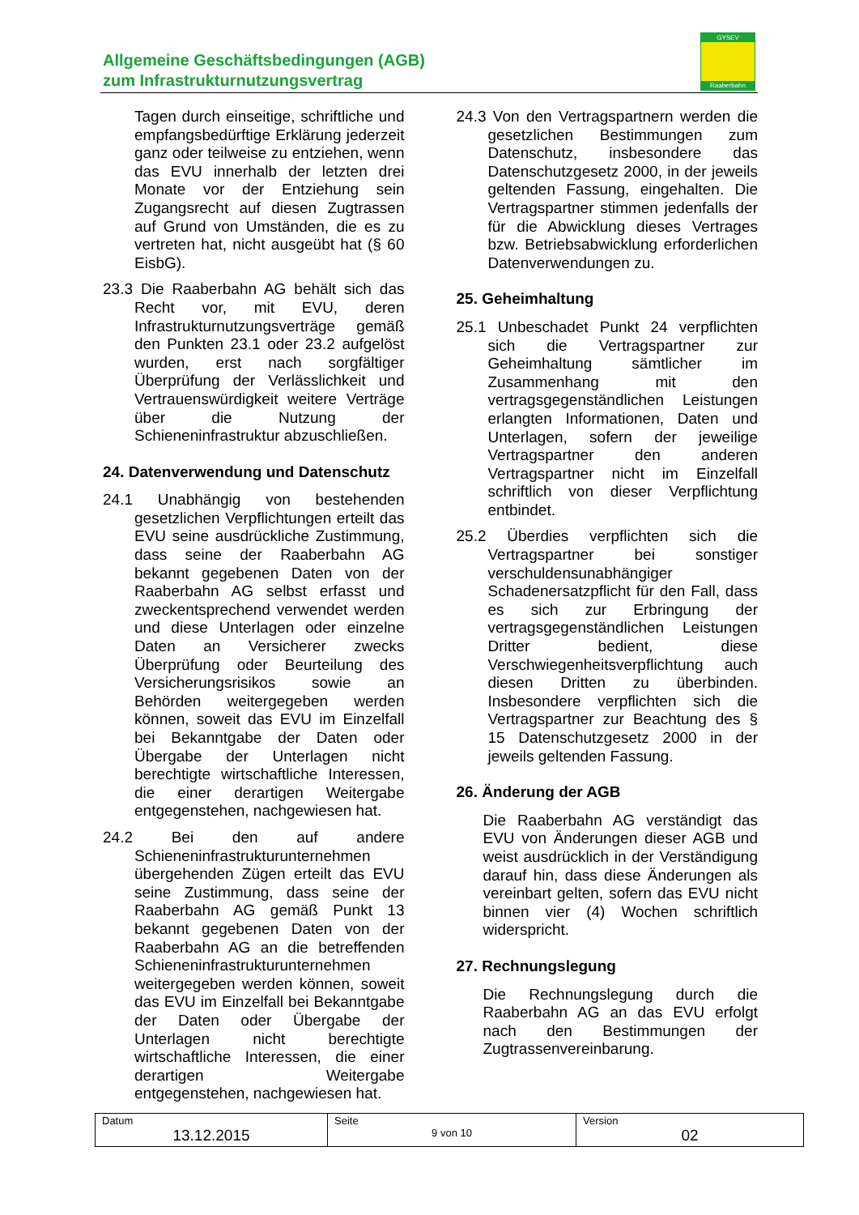Allgemeine Geschäftsbedingungen (AGB)
zum Infrastrukturnutzungsvertrag
GYSEV
Raaberbahn
Tagen durch einseitige, schriftliche und empfangsbedürftige Erklärung jederzeit ganz oder teilweise zu entziehen, wenn das EVU innerhalb der letzten drei Monate vor der Entziehung sein Zugangsrecht auf diesen Zugtrassen auf Grund von Umständen, die es zu vertreten hat, nicht ausgeübt hat (§ 60 EisbG).
23.3 Die Raaberbahn AG behält sich das Recht vor, mit EVU, deren Infrastrukturnutzungsverträge gemäß den Punkten 23.1 oder 23.2 aufgelöst wurden, erst nach sorgfältiger Überprüfung der Verlässlichkeit und Vertrauenswürdigkeit weitere Verträge über die Nutzung der Schieneninfrastruktur abzuschließen.
24. Datenverwendung und Datenschutz
24.1 Unabhängig von bestehenden gesetzlichen Verpflichtungen erteilt das EVU seine ausdrückliche Zustimmung, dass seine der Raaberbahn AG bekannt gegebenen Daten von der Raaberbahn AG selbst erfasst und zweckentsprechend verwendet werden und diese Unterlagen oder einzelne Daten an Versicherer zwecks Überprüfung oder Beurteilung des Versicherungsrisikos sowie an Behörden weitergegeben werden können, soweit das EVU im Einzelfall bei Bekanntgabe der Daten oder Übergabe der Unterlagen nicht berechtigte wirtschaftliche Interessen, die einer derartigen Weitergabe entgegenstehen, nachgewiesen hat.
24.2 Bei den auf andere Schieneninfrastrukturunternehmen übergehenden Zügen erteilt das EVU seine Zustimmung, dass seine der Raaberbahn AG gemäß Punkt 13 bekannt gegebenen Daten von der Raaberbahn AG an die betreffenden Schieneninfrastrukturunternehmen weitergegeben werden können, soweit das EVU im Einzelfall bei Bekanntgabe der Daten oder Übergabe der Unterlagen nicht berechtigte wirtschaftliche Interessen, die einer derartigen Weitergabe entgegenstehen, nachgewiesen hat.
24.3 Von den Vertragspartnern werden die gesetzlichen Bestimmungen zum Datenschutz, insbesondere das Datenschutzgesetz 2000, in der jeweils geltenden Fassung, eingehalten. Die Vertragspartner stimmen jedenfalls der für die Abwicklung dieses Vertrages bzw. Betriebsabwicklung erforderlichen Datenverwendungen zu.
25. Geheimhaltung
25.1 Unbeschadet Punkt 24 verpflichten sich die Vertragspartner zur Geheimhaltung sämtlicher im Zusammenhang mit den vertragsgegenständlichen Leistungen erlangten Informationen, Daten und Unterlagen, sofern der jeweilige Vertragspartner den anderen Vertragspartner nicht im Einzelfall schriftlich von dieser Verpflichtung entbindet.
25.2 Überdies verpflichten sich die Vertragspartner bei sonstiger verschuldensunabhängiger Schadenersatzpflicht für den Fall, dass es sich zur Erbringung der vertragsgegenständlichen Leistungen Dritter bedient, diese Verschwiegenheitsverpflichtung auch diesen Dritten zu überbinden. Insbesondere verpflichten sich die Vertragspartner zur Beachtung des § 15 Datenschutzgesetz 2000 in der jeweils geltenden Fassung.
26. Änderung der AGB
Die Raaberbahn AG verständigt das EVU von Änderungen dieser AGB und weist ausdrücklich in der Verständigung darauf hin, dass diese Änderungen als vereinbart gelten, sofern das EVU nicht binnen vier (4) Wochen schriftlich widerspricht.
27. Rechnungslegung
Die Rechnungslegung durch die Raaberbahn AG an das EVU erfolgt nach den Bestimmungen der Zugtrassenvereinbarung.
| Datum 13.12.2015 | Seite 9 von 10 | Version 02 |